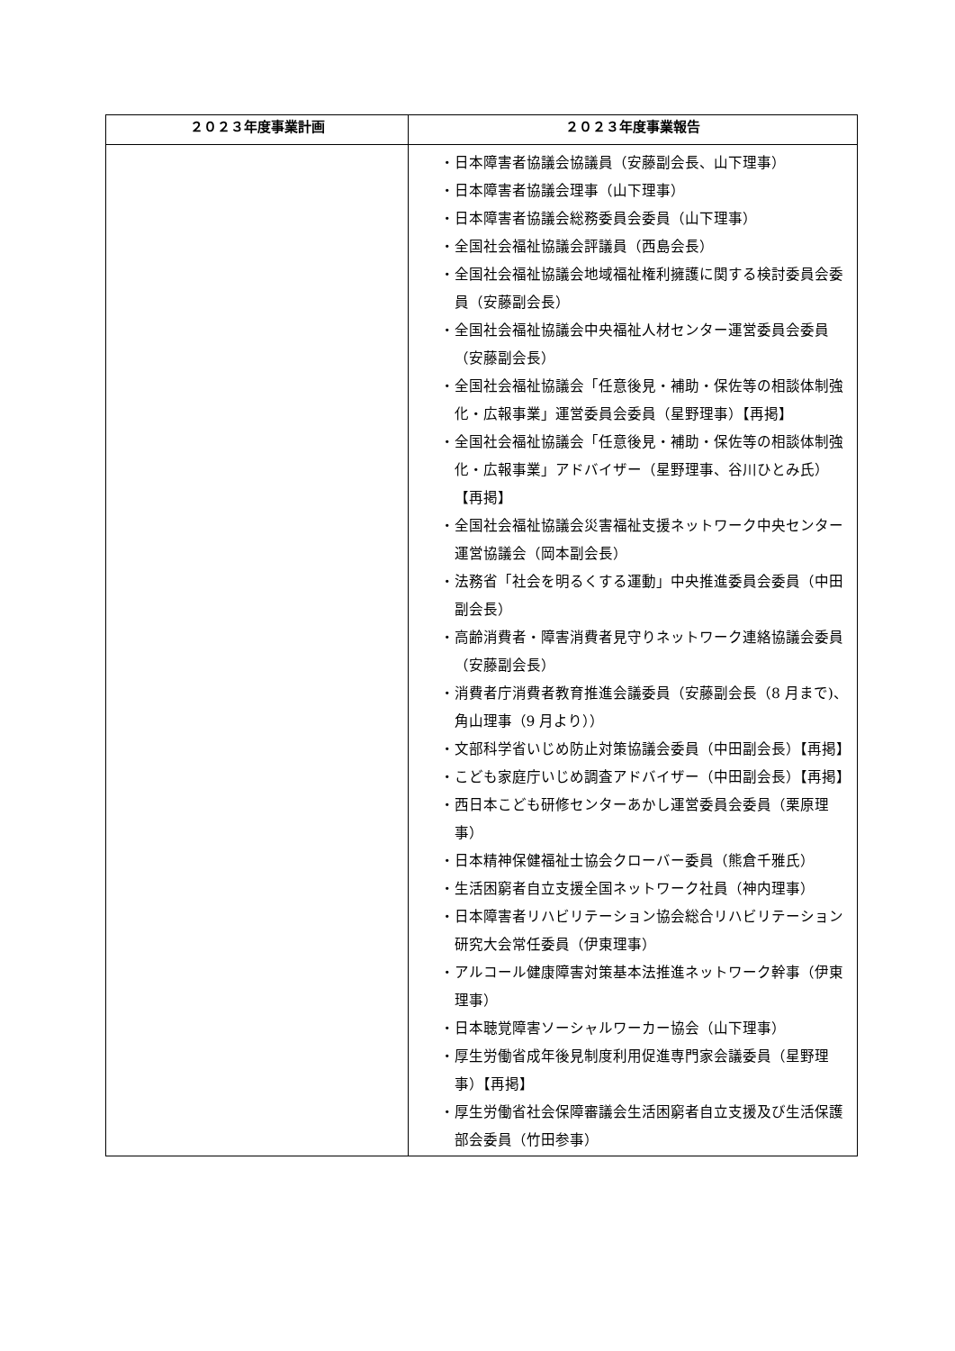| ２０２３年度事業計画 | ２０２３年度事業報告 |
| --- | --- |
| | ・日本障害者協議会協議員（安藤副会長、山下理事） ・日本障害者協議会理事（山下理事） ・日本障害者協議会総務委員会委員（山下理事） ・全国社会福祉協議会評議員（西島会長） ・全国社会福祉協議会地域福祉権利擁護に関する検討委員会委員（安藤副会長） ・全国社会福祉協議会中央福祉人材センター運営委員会委員（安藤副会長） ・全国社会福祉協議会「任意後見・補助・保佐等の相談体制強化・広報事業」運営委員会委員（星野理事）【再掲】 ・全国社会福祉協議会「任意後見・補助・保佐等の相談体制強化・広報事業」アドバイザー（星野理事、谷川ひとみ氏）【再掲】 ・全国社会福祉協議会災害福祉支援ネットワーク中央センター運営協議会（岡本副会長） ・法務省「社会を明るくする運動」中央推進委員会委員（中田副会長） ・高齢消費者・障害消費者見守りネットワーク連絡協議会委員（安藤副会長） ・消費者庁消費者教育推進会議委員（安藤副会長（8 月まで)、角山理事（9 月より）） ・文部科学省いじめ防止対策協議会委員（中田副会長）【再掲】 ・こども家庭庁いじめ調査アドバイザー（中田副会長）【再掲】 ・西日本こども研修センターあかし運営委員会委員（栗原理事） ・日本精神保健福祉士協会クローバー委員（熊倉千雅氏） ・生活困窮者自立支援全国ネットワーク社員（神内理事） ・日本障害者リハビリテーション協会総合リハビリテーション研究大会常任委員（伊東理事） ・アルコール健康障害対策基本法推進ネットワーク幹事（伊東理事） ・日本聴覚障害ソーシャルワーカー協会（山下理事） ・厚生労働省成年後見制度利用促進専門家会議委員（星野理事）【再掲】 ・厚生労働省社会保障審議会生活困窮者自立支援及び生活保護部会委員（竹田参事） |